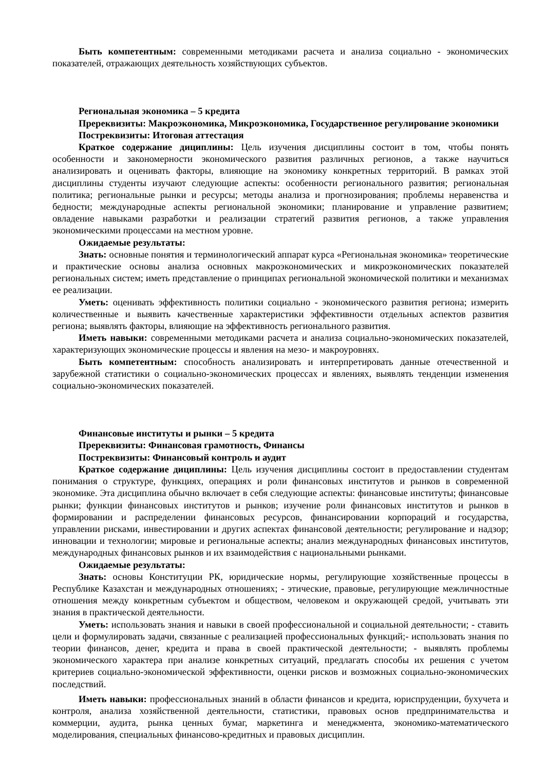Быть компетентным: современными методиками расчета и анализа социально - экономических показателей, отражающих деятельность хозяйствующих субъектов.
Региональная экономика – 5 кредита
Пререквизиты: Макроэкономика, Микроэкономика, Государственное регулирование экономики
Постреквизиты: Итоговая аттестация
Краткое содержание дициплины: Цель изучения дисциплины состоит в том, чтобы понять особенности и закономерности экономического развития различных регионов, а также научиться анализировать и оценивать факторы, влияющие на экономику конкретных территорий. В рамках этой дисциплины студенты изучают следующие аспекты: особенности регионального развития; региональная политика; региональные рынки и ресурсы; методы анализа и прогнозирования; проблемы неравенства и бедности; международные аспекты региональной экономики; планирование и управление развитием; овладение навыками разработки и реализации стратегий развития регионов, а также управления экономическими процессами на местном уровне.
Ожидаемые результаты:
Знать: основные понятия и терминологический аппарат курса «Региональная экономика» теоретические и практические основы анализа основных макроэкономических и микроэкономических показателей региональных систем; иметь представление о принципах региональной экономической политики и механизмах ее реализации.
Уметь: оценивать эффективность политики социально - экономического развития региона; измерить количественные и выявить качественные характеристики эффективности отдельных аспектов развития региона; выявлять факторы, влияющие на эффективность регионального развития.
Иметь навыки: современными методиками расчета и анализа социально-экономических показателей, характеризующих экономические процессы и явления на мезо- и макроуровнях.
Быть компетентным: способность анализировать и интерпретировать данные отечественной и зарубежной статистики о социально-экономических процессах и явлениях, выявлять тенденции изменения социально-экономических показателей.
Финансовые институты и рынки – 5 кредита
Пререквизиты: Финансовая грамотность, Финансы
Постреквизиты: Финансовый контроль и аудит
Краткое содержание дициплины: Цель изучения дисциплины состоит в предоставлении студентам понимания о структуре, функциях, операциях и роли финансовых институтов и рынков в современной экономике. Эта дисциплина обычно включает в себя следующие аспекты: финансовые институты; финансовые рынки; функции финансовых институтов и рынков; изучение роли финансовых институтов и рынков в формировании и распределении финансовых ресурсов, финансировании корпораций и государства, управлении рисками, инвестировании и других аспектах финансовой деятельности; регулирование и надзор; инновации и технологии; мировые и региональные аспекты; анализ международных финансовых институтов, международных финансовых рынков и их взаимодействия с национальными рынками.
Ожидаемые результаты:
Знать: основы Конституции РК, юридические нормы, регулирующие хозяйственные процессы в Республике Казахстан и международных отношениях; - этические, правовые, регулирующие межличностные отношения между конкретным субъектом и обществом, человеком и окружающей средой, учитывать эти знания в практической деятельности.
Уметь: использовать знания и навыки в своей профессиональной и социальной деятельности; - ставить цели и формулировать задачи, связанные с реализацией профессиональных функций;- использовать знания по теории финансов, денег, кредита и права в своей практической деятельности; - выявлять проблемы экономического характера при анализе конкретных ситуаций, предлагать способы их решения с учетом критериев социально-экономической эффективности, оценки рисков и возможных социально-экономических последствий.
Иметь навыки: профессиональных знаний в области финансов и кредита, юриспруденции, бухучета и контроля, анализа хозяйственной деятельности, статистики, правовых основ предпринимательства и коммерции, аудита, рынка ценных бумаг, маркетинга и менеджмента, экономико-математического моделирования, специальных финансово-кредитных и правовых дисциплин.